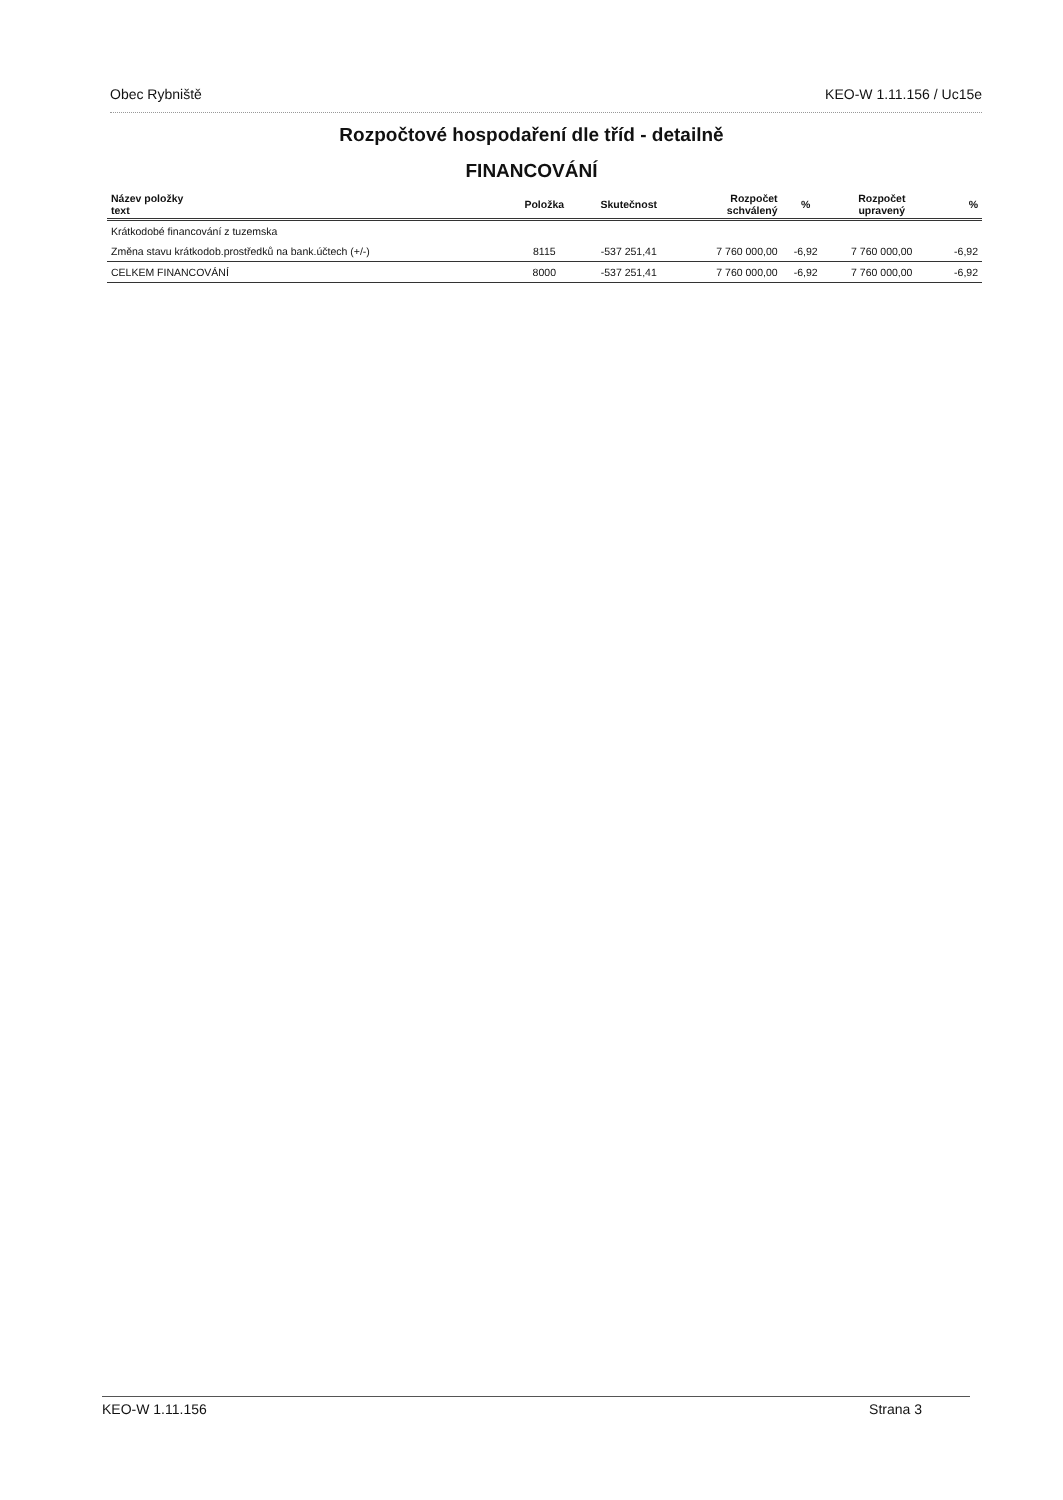Obec Rybniště KEO-W 1.11.156 / Uc15e
Rozpočtové hospodaření dle tříd - detailně
FINANCOVÁNÍ
| Název položky text | Položka | Skutečnost | Rozpočet schválený | % | Rozpočet upravený | % |
| --- | --- | --- | --- | --- | --- | --- |
| Krátkodobé financování z tuzemska | | | | | | |
| Změna stavu krátkodob.prostředků na bank.účtech (+/-) | 8115 | -537 251,41 | 7 760 000,00 | -6,92 | 7 760 000,00 | -6,92 |
| CELKEM FINANCOVÁNÍ | 8000 | -537 251,41 | 7 760 000,00 | -6,92 | 7 760 000,00 | -6,92 |
KEO-W 1.11.156 Strana 3